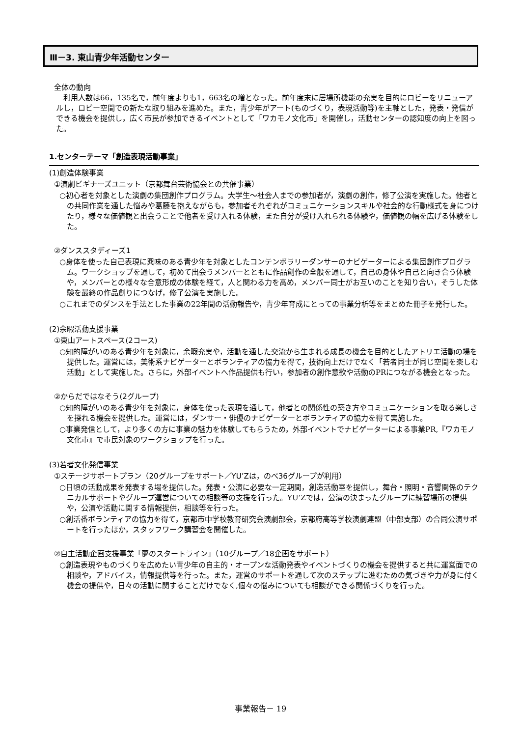Ⅲ－3. 東山青少年活動センター
全体の動向
利用人数は66，135名で，前年度よりも1，663名の増となった。前年度末に居場所機能の充実を目的にロビーをリニューアルし，ロビー空間での新たな取り組みを進めた。また，青少年がアート(ものづくり，表現活動等)を主軸とした，発表・発信ができる機会を提供し，広く市民が参加できるイベントとして「ワカモノ文化市」を開催し，活動センターの認知度の向上を図った。
1.センターテーマ「創造表現活動事業」
(1)創造体験事業
①演劇ビギナーズユニット（京都舞台芸術協会との共催事業）
○初心者を対象とした演劇の集団創作プログラム。大学生～社会人までの参加者が，演劇の創作，修了公演を実施した。他者との共同作業を通した悩みや葛藤を抱えながらも，参加者それぞれがコミュニケーションスキルや社会的な行動様式を身につけたり，様々な価値観と出会うことで他者を受け入れる体験，また自分が受け入れられる体験や，価値観の幅を広げる体験をした。
②ダンススタディーズ1
○身体を使った自己表現に興味のある青少年を対象としたコンテンポラリーダンサーのナビゲーターによる集団創作プログラム。ワークショップを通して，初めて出会うメンバーとともに作品創作の全般を通して，自己の身体や自己と向き合う体験や，メンバーとの様々な合意形成の体験を経て，人と関わる力を高め，メンバー同士がお互いのことを知り合い，そうした体験を最終の作品創りにつなげ，修了公演を実施した。
○これまでのダンスを手法とした事業の22年間の活動報告や，青少年育成にとっての事業分析等をまとめた冊子を発行した。
(2)余暇活動支援事業
①東山アートスペース(2コース)
○知的障がいのある青少年を対象に，余暇充実や，活動を通した交流から生まれる成長の機会を目的としたアトリエ活動の場を提供した。運営には，美術系ナビゲーターとボランティアの協力を得て，技術向上だけでなく「若者同士が同じ空間を楽しむ活動」として実施した。さらに，外部イベントへ作品提供も行い，参加者の創作意欲や活動のPRにつながる機会となった。
②からだではなそう(2グループ)
○知的障がいのある青少年を対象に，身体を使った表現を通して，他者との関係性の築き方やコミュニケーションを取る楽しさを探れる機会を提供した。運営には，ダンサー・俳優のナビゲーターとボランティアの協力を得て実施した。
○事業発信として，より多くの方に事業の魅力を体験してもらうため，外部イベントでナビゲーターによる事業PR,『ワカモノ文化市』で市民対象のワークショップを行った。
(3)若者文化発信事業
①ステージサポートプラン（20グループをサポート／YU’Zは，のべ36グループが利用）
○日頃の活動成果を発表する場を提供した。発表・公演に必要な一定期間，創造活動室を提供し，舞台・照明・音響関係のテクニカルサポートやグループ運営についての相談等の支援を行った。YU’Zでは，公演の決まったグループに練習場所の提供や，公演や活動に関する情報提供，相談等を行った。
○創活番ボランティアの協力を得て，京都市中学校教育研究会演劇部会，京都府高等学校演劇連盟（中部支部）の合同公演サポートを行ったほか，スタッフワーク講習会を開催した。
②自主活動企画支援事業「夢のスタートライン」（10グループ／18企画をサポート）
○創造表現やものづくりを広めたい青少年の自主的・オープンな活動発表やイベントづくりの機会を提供すると共に運営面での相談や，アドバイス，情報提供等を行った。また，運営のサポートを通して次のステップに進むための気づきや力が身に付く機会の提供や，日々の活動に関することだけでなく,個々の悩みについても相談ができる関係づくりを行った。
事業報告－ 19